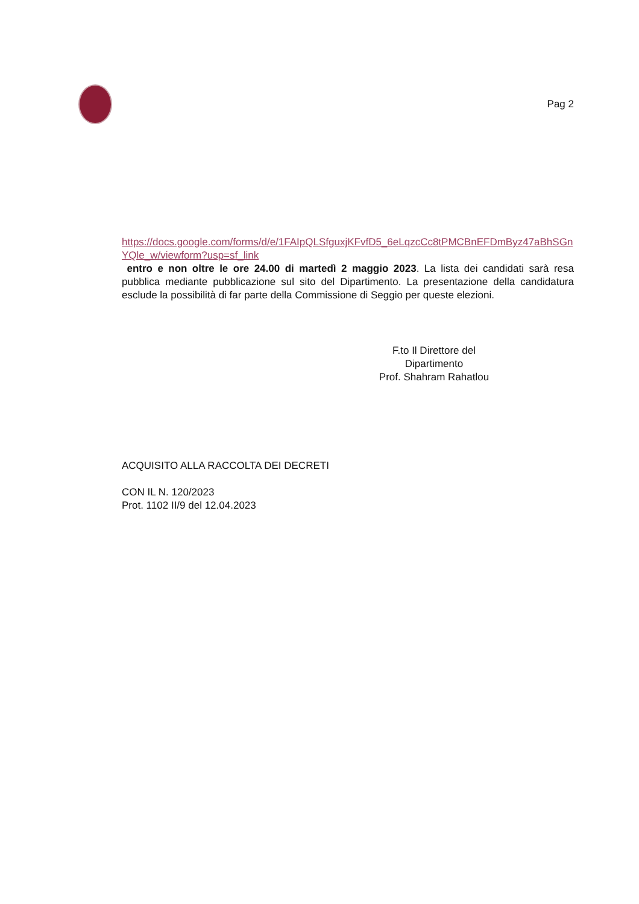Pag 2
https://docs.google.com/forms/d/e/1FAIpQLSfguxjKFvfD5_6eLqzcCc8tPMCBnEFDmByz47aBhSGnYQle_w/viewform?usp=sf_link
entro e non oltre le ore 24.00 di martedì 2 maggio 2023. La lista dei candidati sarà resa pubblica mediante pubblicazione sul sito del Dipartimento. La presentazione della candidatura esclude la possibilità di far parte della Commissione di Seggio per queste elezioni.
F.to Il Direttore del Dipartimento
Prof. Shahram Rahatlou
ACQUISITO ALLA RACCOLTA DEI DECRETI
CON IL N. 120/2023
Prot. 1102 II/9 del 12.04.2023